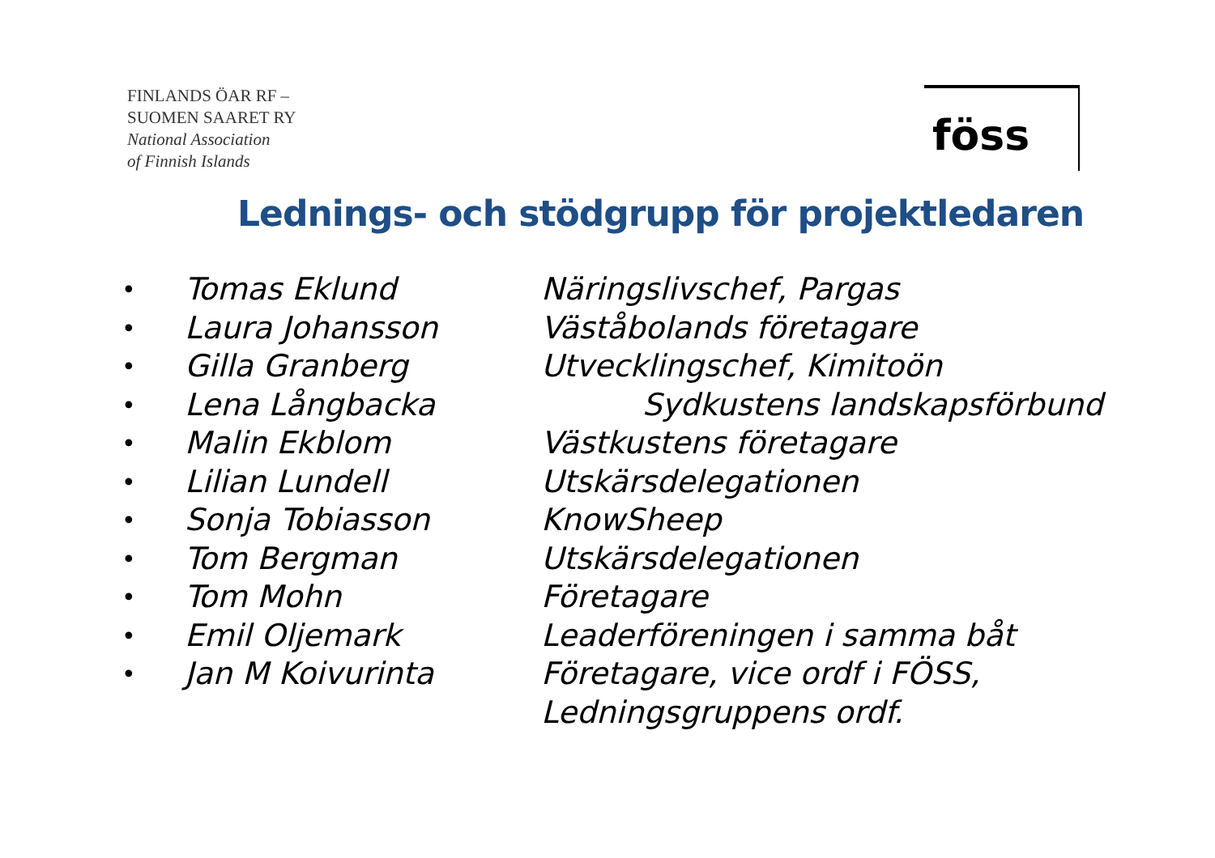FINLANDS ÖAR RF –
SUOMEN SAARET RY
National Association
of Finnish Islands
föss
Lednings- och stödgrupp för projektledaren
| • | Tomas Eklund | Näringslivschef, Pargas |
| • | Laura Johansson | Väståbolands företagare |
| • | Gilla Granberg | Utvecklingschef, Kimitoön |
| • | Lena Långbacka | Sydkustens landskapsförbund |
| • | Malin Ekblom | Västkustens företagare |
| • | Lilian Lundell | Utskärsdelegationen |
| • | Sonja Tobiasson | KnowSheep |
| • | Tom Bergman | Utskärsdelegationen |
| • | Tom Mohn | Företagare |
| • | Emil Oljemark | Leaderföreningen i samma båt |
| • | Jan M Koivurinta | Företagare, vice ordf i FÖSS, Ledningsgruppens ordf. |